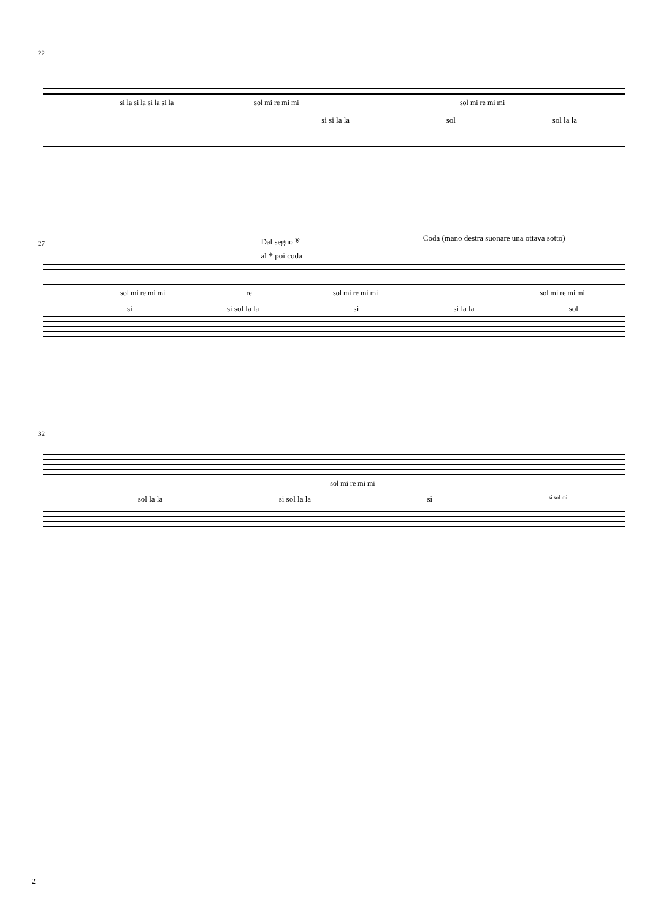22
si la si la si la si la sol mi re mi mi sol mi re mi mi
si si la la sol sol la la
27
Dal segno 𝄋
al 𝄌 poi coda Coda (mano destra suonare una ottava sotto)
sol mi re mi mi re sol mi re mi mi sol mi re mi mi
si si sol la la si si la la sol
32
sol mi re mi mi
sol la la si sol la la si si sol mi
2